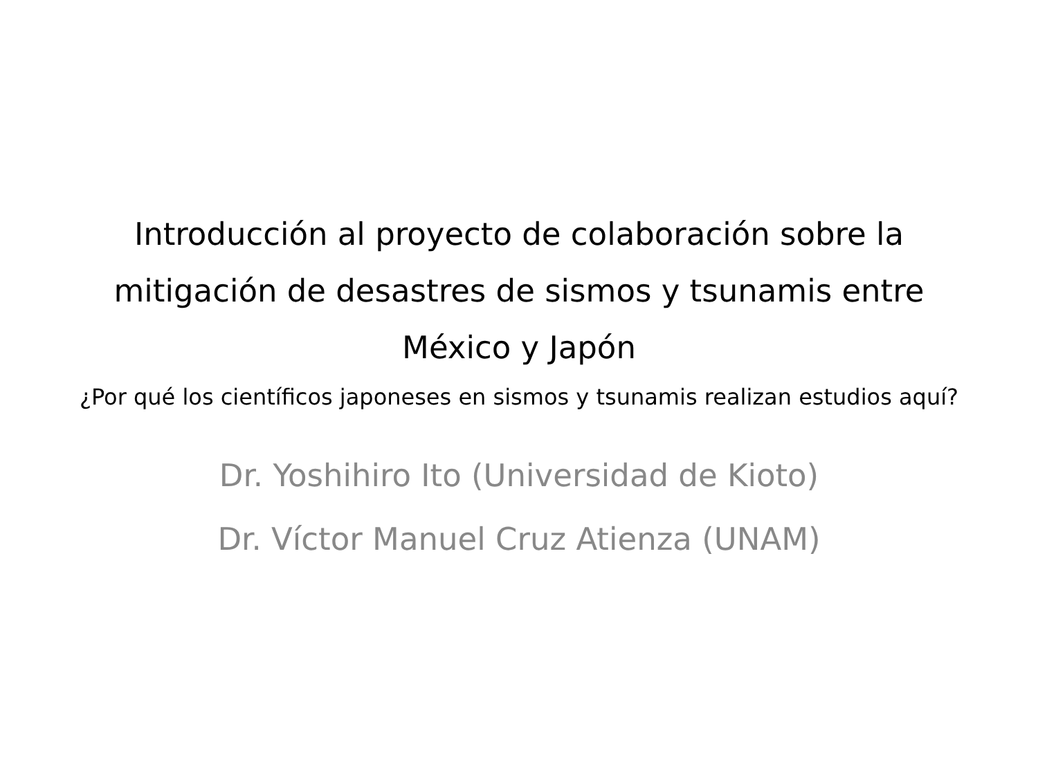Introducción al proyecto de colaboración sobre la mitigación de desastres de sismos y tsunamis entre México y Japón
¿Por qué los científicos japoneses en sismos y tsunamis realizan estudios aquí?
Dr. Yoshihiro Ito (Universidad de Kioto)
Dr. Víctor Manuel Cruz Atienza (UNAM)